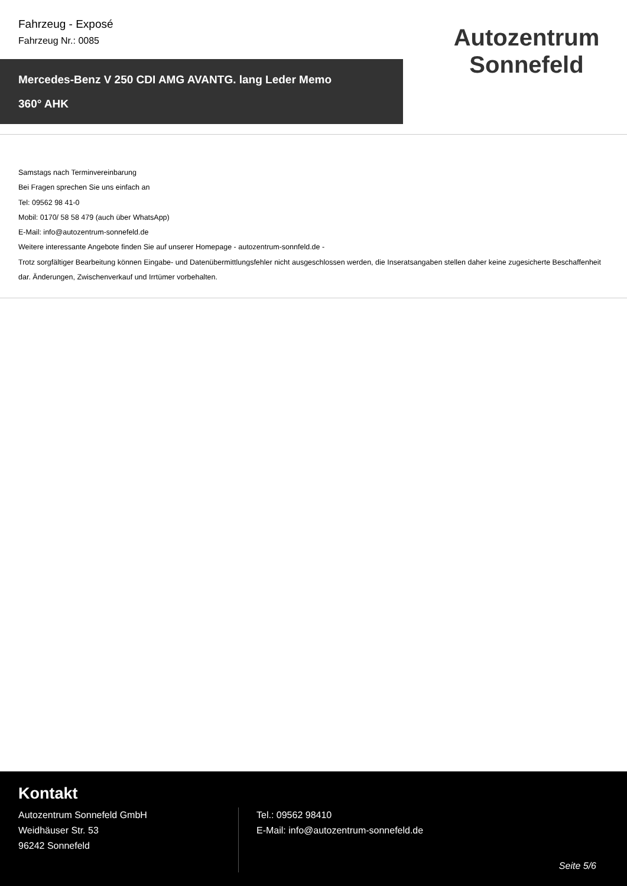Fahrzeug - Exposé
Fahrzeug Nr.: 0085
Mercedes-Benz V 250 CDI AMG AVANTG. lang Leder Memo
360° AHK
Autozentrum Sonnefeld
Samstags nach Terminvereinbarung
Bei Fragen sprechen Sie uns einfach an
Tel: 09562 98 41-0
Mobil: 0170/ 58 58 479 (auch über WhatsApp)
E-Mail: info@autozentrum-sonnefeld.de
Weitere interessante Angebote finden Sie auf unserer Homepage - autozentrum-sonnfeld.de -
Trotz sorgfältiger Bearbeitung können Eingabe- und Datenübermittlungsfehler nicht ausgeschlossen werden, die Inseratsangaben stellen daher keine zugesicherte Beschaffenheit dar. Änderungen, Zwischenverkauf und Irrtümer vorbehalten.
Kontakt
Autozentrum Sonnefeld GmbH
Weidhäuser Str. 53
96242 Sonnefeld
Tel.: 09562 98410
E-Mail: info@autozentrum-sonnefeld.de
Seite 5/6